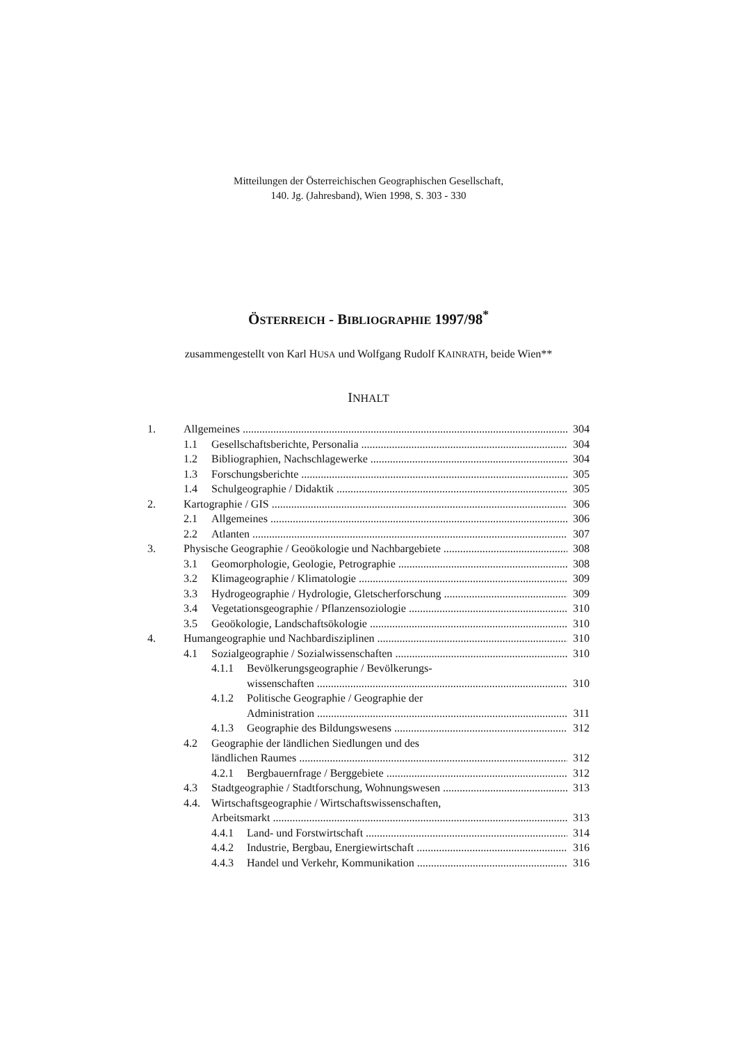Mitteilungen der Österreichischen Geographischen Gesellschaft,
140. Jg. (Jahresband), Wien 1998, S. 303 - 330
ÖSTERREICH - BIBLIOGRAPHIE 1997/98<sup>*</sup>
zusammengestellt von Karl HUSA und Wolfgang Rudolf KAINRATH, beide Wien**
INHALT
1. Allgemeines 304
1.1 Gesellschaftsberichte, Personalia 304
1.2 Bibliographien, Nachschlagewerke 304
1.3 Forschungsberichte 305
1.4 Schulgeographie / Didaktik 305
2. Kartographie / GIS 306
2.1 Allgemeines 306
2.2 Atlanten 307
3. Physische Geographie / Geoökologie und Nachbargebiete 308
3.1 Geomorphologie, Geologie, Petrographie 308
3.2 Klimageographie / Klimatologie 309
3.3 Hydrogeographie / Hydrologie, Gletscherforschung 309
3.4 Vegetationsgeographie / Pflanzensoziologie 310
3.5 Geoökologie, Landschaftsökologie 310
4. Humangeographie und Nachbardisziplinen 310
4.1 Sozialgeographie / Sozialwissenschaften 310
4.1.1 Bevölkerungsgeographie / Bevölkerungs-
wissenschaften 310
4.1.2 Politische Geographie / Geographie der
Administration 311
4.1.3 Geographie des Bildungswesens 312
4.2 Geographie der ländlichen Siedlungen und des
ländlichen Raumes 312
4.2.1 Bergbauernfrage / Berggebiete 312
4.3 Stadtgeographie / Stadtforschung, Wohnungswesen 313
4.4. Wirtschaftsgeographie / Wirtschaftswissenschaften,
Arbeitsmarkt 313
4.4.1 Land- und Forstwirtschaft 314
4.4.2 Industrie, Bergbau, Energiewirtschaft 316
4.4.3 Handel und Verkehr, Kommunikation 316